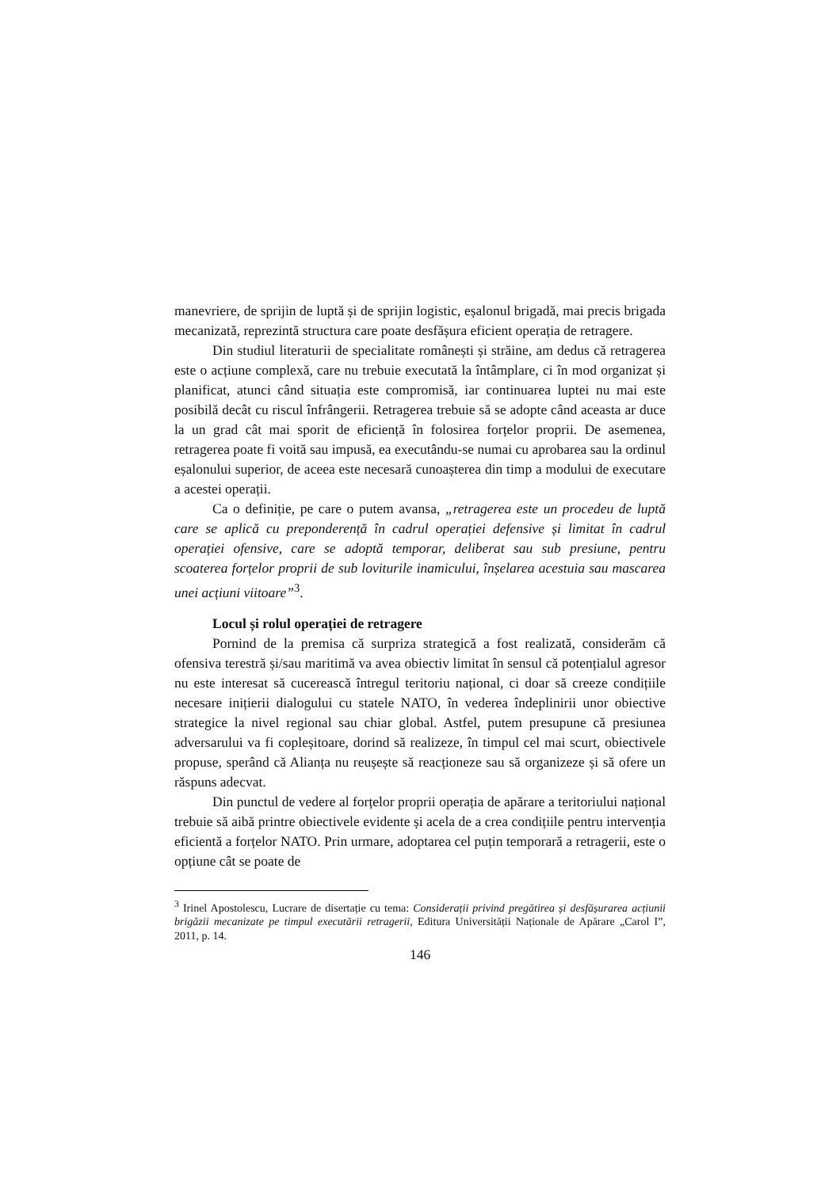manevriere, de sprijin de luptă și de sprijin logistic, eșalonul brigadă, mai precis brigada mecanizată, reprezintă structura care poate desfășura eficient operația de retragere.
Din studiul literaturii de specialitate românești și străine, am dedus că retragerea este o acțiune complexă, care nu trebuie executată la întâmplare, ci în mod organizat și planificat, atunci când situația este compromisă, iar continuarea luptei nu mai este posibilă decât cu riscul înfrângerii. Retragerea trebuie să se adopte când aceasta ar duce la un grad cât mai sporit de eficiență în folosirea forțelor proprii. De asemenea, retragerea poate fi voită sau impusă, ea executându-se numai cu aprobarea sau la ordinul eșalonului superior, de aceea este necesară cunoașterea din timp a modului de executare a acestei operații.
Ca o definiție, pe care o putem avansa, „retragerea este un procedeu de luptă care se aplică cu preponderență în cadrul operației defensive și limitat în cadrul operației ofensive, care se adoptă temporar, deliberat sau sub presiune, pentru scoaterea forțelor proprii de sub loviturile inamicului, înșelarea acestuia sau mascarea unei acțiuni viitoare”<sup>3</sup>.
Locul și rolul operației de retragere
Pornind de la premisa că surpriza strategică a fost realizată, considerăm că ofensiva terestră și/sau maritimă va avea obiectiv limitat în sensul că potențialul agresor nu este interesat să cucerească întregul teritoriu național, ci doar să creeze condițiile necesare inițierii dialogului cu statele NATO, în vederea îndeplinirii unor obiective strategice la nivel regional sau chiar global. Astfel, putem presupune că presiunea adversarului va fi copleșitoare, dorind să realizeze, în timpul cel mai scurt, obiectivele propuse, sperând că Alianța nu reușește să reacționeze sau să organizeze și să ofere un răspuns adecvat.
Din punctul de vedere al forțelor proprii operația de apărare a teritoriului național trebuie să aibă printre obiectivele evidente și acela de a crea condițiile pentru intervenția eficientă a forțelor NATO. Prin urmare, adoptarea cel puțin temporară a retragerii, este o opțiune cât se poate de
<sup>3</sup> Irinel Apostolescu, Lucrare de disertație cu tema: Considerații privind pregătirea și desfășurarea acțiunii brigăzii mecanizate pe timpul executării retragerii, Editura Universității Naționale de Apărare „Carol I”, 2011, p. 14.
146